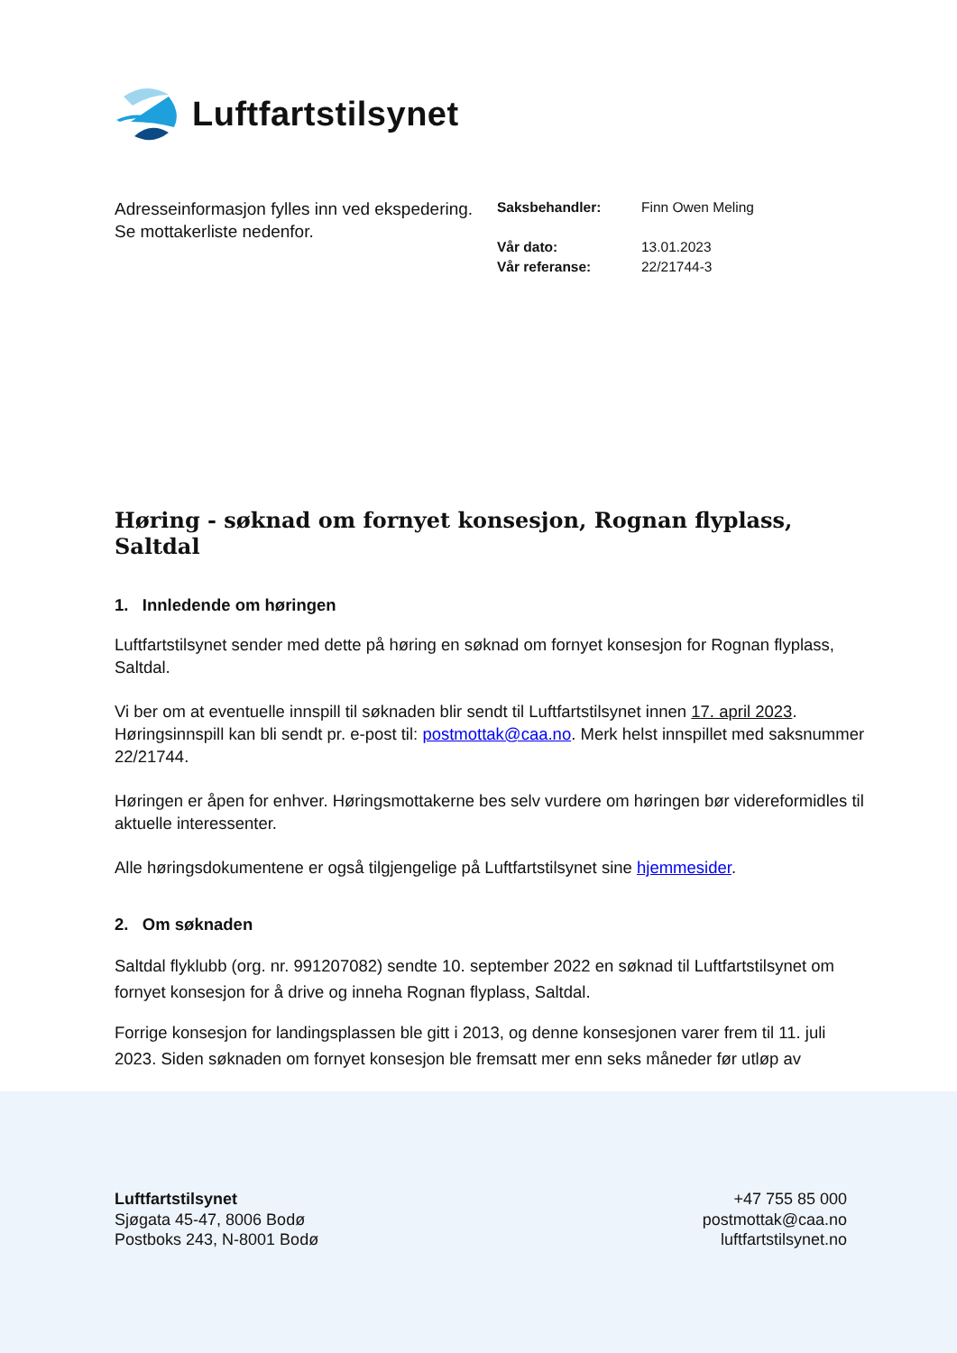Luftfartstilsynet
Adresseinformasjon fylles inn ved ekspedering. Se mottakerliste nedenfor.
| Saksbehandler: | Finn Owen Meling |
| Vår dato: | 13.01.2023 |
| Vår referanse: | 22/21744-3 |
Høring - søknad om fornyet konsesjon, Rognan flyplass, Saltdal
1. Innledende om høringen
Luftfartstilsynet sender med dette på høring en søknad om fornyet konsesjon for Rognan flyplass, Saltdal.
Vi ber om at eventuelle innspill til søknaden blir sendt til Luftfartstilsynet innen 17. april 2023. Høringsinnspill kan bli sendt pr. e-post til: postmottak@caa.no. Merk helst innspillet med saksnummer 22/21744.
Høringen er åpen for enhver. Høringsmottakerne bes selv vurdere om høringen bør videreformidles til aktuelle interessenter.
Alle høringsdokumentene er også tilgjengelige på Luftfartstilsynet sine hjemmesider.
2. Om søknaden
Saltdal flyklubb (org. nr. 991207082) sendte 10. september 2022 en søknad til Luftfartstilsynet om fornyet konsesjon for å drive og inneha Rognan flyplass, Saltdal.
Forrige konsesjon for landingsplassen ble gitt i 2013, og denne konsesjonen varer frem til 11. juli 2023. Siden søknaden om fornyet konsesjon ble fremsatt mer enn seks måneder før utløp av
Luftfartstilsynet
Sjøgata 45-47, 8006 Bodø
Postboks 243, N-8001 Bodø
+47 755 85 000
postmottak@caa.no
luftfartstilsynet.no